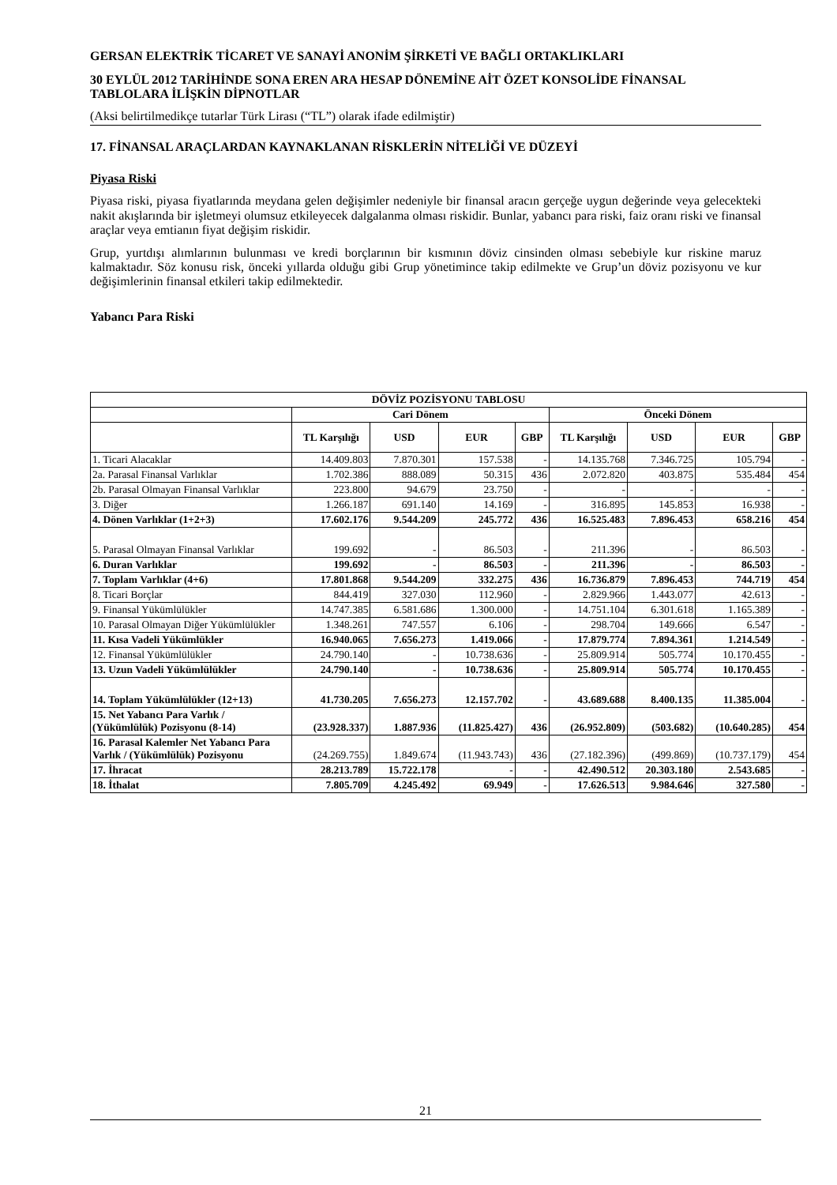GERSAN ELEKTRİK TİCARET VE SANAYİ ANONİM ŞİRKETİ VE BAĞLI ORTAKLIKLARI
30 EYLÜL 2012 TARİHİNDE SONA EREN ARA HESAP DÖNEMİNE AİT ÖZET KONSOLİDE FİNANSAL TABLOLARA İLİŞKİN DİPNOTLAR
(Aksi belirtilmedikçe tutarlar Türk Lirası (“TL”) olarak ifade edilmiştir)
17. FİNANSAL ARAÇLARDAN KAYNAKLANAN RİSKLERİN NİTELİĞİ VE DÜZEYİ
Piyasa Riski
Piyasa riski, piyasa fiyatlarında meydana gelen değişimler nedeniyle bir finansal aracın gerçeğe uygun değerinde veya gelecekteki nakit akışlarında bir işletmeyi olumsuz etkileyecek dalgalanma olması riskidir. Bunlar, yabancı para riski, faiz oranı riski ve finansal araçlar veya emtianın fiyat değişim riskidir.
Grup, yurtdışı alımlarının bulunması ve kredi borçlarının bir kısmının döviz cinsinden olması sebebiyle kur riskine maruz kalmaktadır. Söz konusu risk, önceki yıllarda olduğu gibi Grup yönetimince takip edilmekte ve Grup’un döviz pozisyonu ve kur değişimlerinin finansal etkileri takip edilmektedir.
Yabancı Para Riski
| DÖVİZ POZİSYONU TABLOSU | | | | | | | | |
| --- | --- | --- | --- | --- | --- | --- | --- | --- |
| | Cari Dönem | | | | Önceki Dönem | | | |
| | TL Karşılığı | USD | EUR | GBP | TL Karşılığı | USD | EUR | GBP |
| 1. Ticari Alacaklar | 14.409.803 | 7.870.301 | 157.538 | - | 14.135.768 | 7.346.725 | 105.794 | - |
| 2a. Parasal Finansal Varlıklar | 1.702.386 | 888.089 | 50.315 | 436 | 2.072.820 | 403.875 | 535.484 | 454 |
| 2b. Parasal Olmayan Finansal Varlıklar | 223.800 | 94.679 | 23.750 | - | - | - | - | - |
| 3. Diğer | 1.266.187 | 691.140 | 14.169 | - | 316.895 | 145.853 | 16.938 | - |
| 4. Dönen Varlıklar (1+2+3) | 17.602.176 | 9.544.209 | 245.772 | 436 | 16.525.483 | 7.896.453 | 658.216 | 454 |
| 5. Parasal Olmayan Finansal Varlıklar | 199.692 | - | 86.503 | - | 211.396 | - | 86.503 | - |
| 6. Duran Varlıklar | 199.692 | - | 86.503 | - | 211.396 | - | 86.503 | - |
| 7. Toplam Varlıklar (4+6) | 17.801.868 | 9.544.209 | 332.275 | 436 | 16.736.879 | 7.896.453 | 744.719 | 454 |
| 8. Ticari Borçlar | 844.419 | 327.030 | 112.960 | - | 2.829.966 | 1.443.077 | 42.613 | - |
| 9. Finansal Yükümlülükler | 14.747.385 | 6.581.686 | 1.300.000 | - | 14.751.104 | 6.301.618 | 1.165.389 | - |
| 10. Parasal Olmayan Diğer Yükümlülükler | 1.348.261 | 747.557 | 6.106 | - | 298.704 | 149.666 | 6.547 | - |
| 11. Kısa Vadeli Yükümlükler | 16.940.065 | 7.656.273 | 1.419.066 | - | 17.879.774 | 7.894.361 | 1.214.549 | - |
| 12. Finansal Yükümlülükler | 24.790.140 | - | 10.738.636 | - | 25.809.914 | 505.774 | 10.170.455 | - |
| 13. Uzun Vadeli Yükümlülükler | 24.790.140 | - | 10.738.636 | - | 25.809.914 | 505.774 | 10.170.455 | - |
| 14. Toplam Yükümlülükler (12+13) | 41.730.205 | 7.656.273 | 12.157.702 | - | 43.689.688 | 8.400.135 | 11.385.004 | - |
| 15. Net Yabancı Para Varlık / (Yükümlülük) Pozisyonu (8-14) | (23.928.337) | 1.887.936 | (11.825.427) | 436 | (26.952.809) | (503.682) | (10.640.285) | 454 |
| 16. Parasal Kalemler Net Yabancı Para Varlık / (Yükümlülük) Pozisyonu | (24.269.755) | 1.849.674 | (11.943.743) | 436 | (27.182.396) | (499.869) | (10.737.179) | 454 |
| 17. İhracat | 28.213.789 | 15.722.178 | - | - | 42.490.512 | 20.303.180 | 2.543.685 | - |
| 18. İthalat | 7.805.709 | 4.245.492 | 69.949 | - | 17.626.513 | 9.984.646 | 327.580 | - |
21